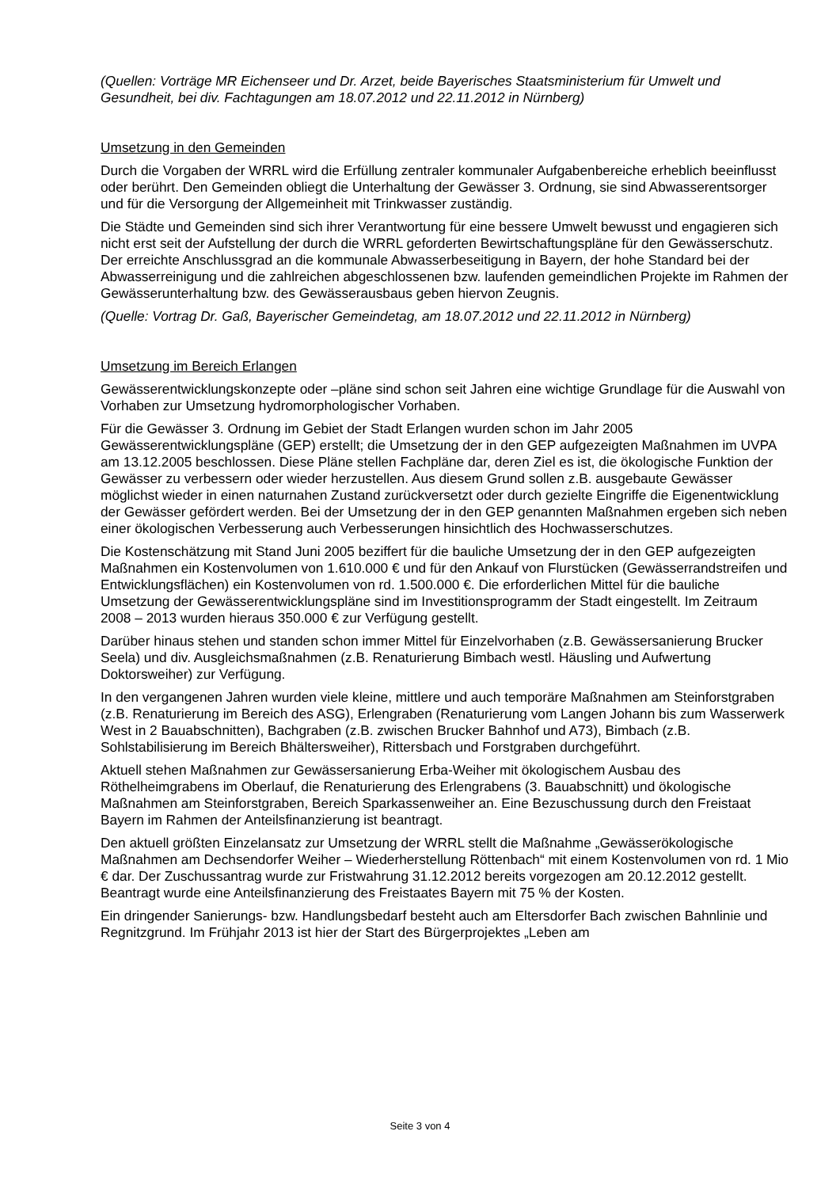(Quellen: Vorträge MR Eichenseer und Dr. Arzet, beide Bayerisches Staatsministerium für Umwelt und Gesundheit, bei div. Fachtagungen am 18.07.2012 und 22.11.2012 in Nürnberg)
Umsetzung in den Gemeinden
Durch die Vorgaben der WRRL wird die Erfüllung zentraler kommunaler Aufgabenbereiche erheblich beeinflusst oder berührt. Den Gemeinden obliegt die Unterhaltung der Gewässer 3. Ordnung, sie sind Abwasserentsorger und für die Versorgung der Allgemeinheit mit Trinkwasser zuständig.
Die Städte und Gemeinden sind sich ihrer Verantwortung für eine bessere Umwelt bewusst und engagieren sich nicht erst seit der Aufstellung der durch die WRRL geforderten Bewirtschaftungspläne für den Gewässerschutz. Der erreichte Anschlussgrad an die kommunale Abwasserbeseitigung in Bayern, der hohe Standard bei der Abwasserreinigung und die zahlreichen abgeschlossenen bzw. laufenden gemeindlichen Projekte im Rahmen der Gewässerunterhaltung bzw. des Gewässerausbaus geben hiervon Zeugnis.
(Quelle: Vortrag Dr. Gaß, Bayerischer Gemeindetag, am 18.07.2012 und 22.11.2012 in Nürnberg)
Umsetzung im Bereich Erlangen
Gewässerentwicklungskonzepte oder –pläne sind schon seit Jahren eine wichtige Grundlage für die Auswahl von Vorhaben zur Umsetzung hydromorphologischer Vorhaben.
Für die Gewässer 3. Ordnung im Gebiet der Stadt Erlangen wurden schon im Jahr 2005 Gewässerentwicklungspläne (GEP) erstellt; die Umsetzung der in den GEP aufgezeigten Maßnahmen im UVPA am 13.12.2005 beschlossen. Diese Pläne stellen Fachpläne dar, deren Ziel es ist, die ökologische Funktion der Gewässer zu verbessern oder wieder herzustellen. Aus diesem Grund sollen z.B. ausgebaute Gewässer möglichst wieder in einen naturnahen Zustand zurückversetzt oder durch gezielte Eingriffe die Eigenentwicklung der Gewässer gefördert werden. Bei der Umsetzung der in den GEP genannten Maßnahmen ergeben sich neben einer ökologischen Verbesserung auch Verbesserungen hinsichtlich des Hochwasserschutzes.
Die Kostenschätzung mit Stand Juni 2005 beziffert für die bauliche Umsetzung der in den GEP aufgezeigten Maßnahmen ein Kostenvolumen von 1.610.000 € und für den Ankauf von Flurstücken (Gewässerrandstreifen und Entwicklungsflächen) ein Kostenvolumen von rd. 1.500.000 €. Die erforderlichen Mittel für die bauliche Umsetzung der Gewässerentwicklungspläne sind im Investitionsprogramm der Stadt eingestellt. Im Zeitraum 2008 – 2013 wurden hieraus 350.000 € zur Verfügung gestellt.
Darüber hinaus stehen und standen schon immer Mittel für Einzelvorhaben (z.B. Gewässersanierung Brucker Seela) und div. Ausgleichsmaßnahmen (z.B. Renaturierung Bimbach westl. Häusling und Aufwertung Doktorsweiher) zur Verfügung.
In den vergangenen Jahren wurden viele kleine, mittlere und auch temporäre Maßnahmen am Steinforstgraben (z.B. Renaturierung im Bereich des ASG), Erlengraben (Renaturierung vom Langen Johann bis zum Wasserwerk West in 2 Bauabschnitten), Bachgraben (z.B. zwischen Brucker Bahnhof und A73), Bimbach (z.B. Sohlstabilisierung im Bereich Bhältersweiher), Rittersbach und Forstgraben durchgeführt.
Aktuell stehen Maßnahmen zur Gewässersanierung Erba-Weiher mit ökologischem Ausbau des Röthelheimgrabens im Oberlauf, die Renaturierung des Erlengrabens (3. Bauabschnitt) und ökologische Maßnahmen am Steinforstgraben, Bereich Sparkassenweiher an. Eine Bezuschussung durch den Freistaat Bayern im Rahmen der Anteilsfinanzierung ist beantragt.
Den aktuell größten Einzelansatz zur Umsetzung der WRRL stellt die Maßnahme „Gewässerökologische Maßnahmen am Dechsendorfer Weiher – Wiederherstellung Röttenbach“ mit einem Kostenvolumen von rd. 1 Mio € dar. Der Zuschussantrag wurde zur Fristwahrung 31.12.2012 bereits vorgezogen am 20.12.2012 gestellt. Beantragt wurde eine Anteilsfinanzierung des Freistaates Bayern mit 75 % der Kosten.
Ein dringender Sanierungs- bzw. Handlungsbedarf besteht auch am Eltersdorfer Bach zwischen Bahnlinie und Regnitzgrund. Im Frühjahr 2013 ist hier der Start des Bürgerprojektes „Leben am
Seite 3 von 4